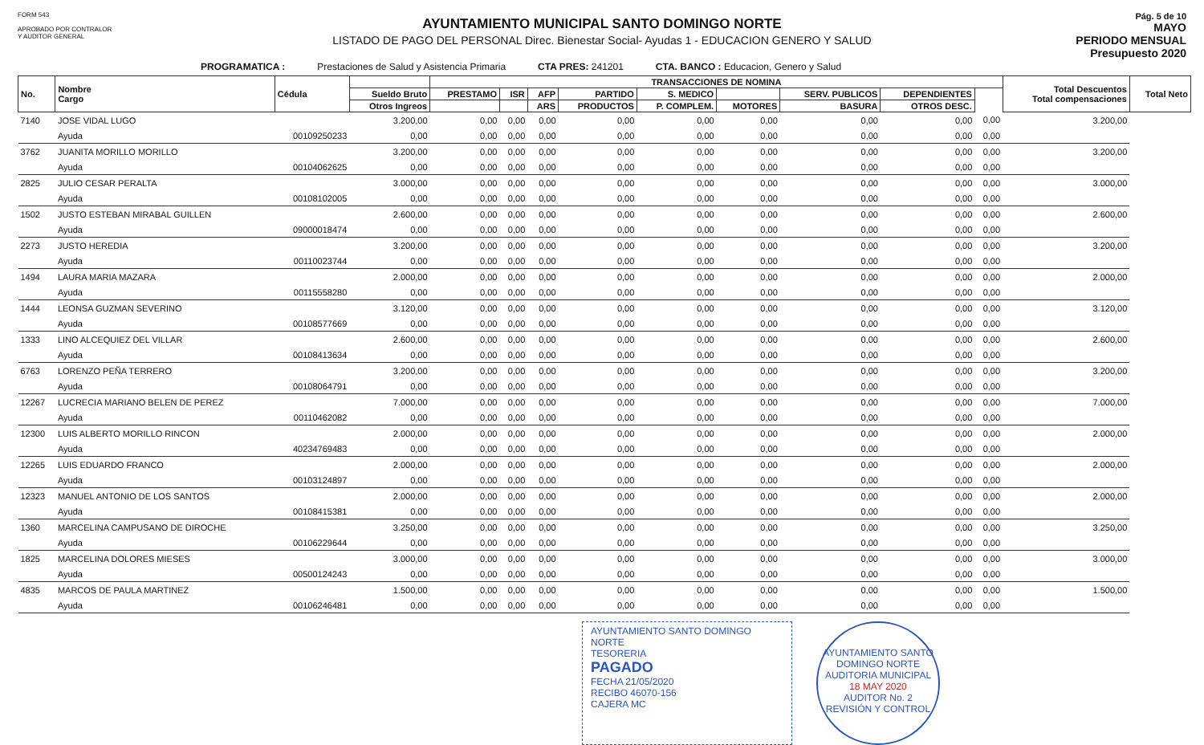FORM 543
APROBADO POR CONTRALOR
Y AUDITOR GENERAL
AYUNTAMIENTO MUNICIPAL SANTO DOMINGO NORTE
LISTADO DE PAGO DEL PERSONAL Direc. Bienestar Social- Ayudas 1 - EDUCACION GENERO Y SALUD
Pág. 5 de 10
MAYO
PERIODO MENSUAL
Presupuesto 2020
PROGRAMATICA : Prestaciones de Salud y Asistencia Primaria CTA PRES: 241201 CTA. BANCO : Educacion, Genero y Salud
| No. | Nombre Cargo | Cédula | | TRANSACCIONES DE NOMINA | | | | | | | | | Total Descuentos Total compensaciones | Total Neto |
| --- | --- | --- | --- | --- | --- | --- | --- | --- | --- | --- | --- | --- | --- | --- |
| | | | Sueldo Bruto | PRESTAMO | ISR | AFP | PARTIDO | S. MEDICO | | SERV. PUBLICOS | DEPENDIENTES | | | |
| | | | Otros Ingreos | | | ARS | PRODUCTOS | P. COMPLEM. | MOTORES | BASURA | OTROS DESC. | | | |
| 7140 | JOSE VIDAL LUGO | | 3.200,00 | 0,00 | 0,00 | 0,00 | 0,00 | 0,00 | 0,00 | 0,00 | 0,00 | 0,00 | 3.200,00 | |
| | Ayuda | 00109250233 | 0,00 | 0,00 | 0,00 | 0,00 | 0,00 | 0,00 | 0,00 | 0,00 | 0,00 | 0,00 | | |
| 3762 | JUANITA MORILLO MORILLO | | 3.200,00 | 0,00 | 0,00 | 0,00 | 0,00 | 0,00 | 0,00 | 0,00 | 0,00 | 0,00 | 3.200,00 | |
| | Ayuda | 00104062625 | 0,00 | 0,00 | 0,00 | 0,00 | 0,00 | 0,00 | 0,00 | 0,00 | 0,00 | 0,00 | | |
| 2825 | JULIO CESAR PERALTA | | 3.000,00 | 0,00 | 0,00 | 0,00 | 0,00 | 0,00 | 0,00 | 0,00 | 0,00 | 0,00 | 3.000,00 | |
| | Ayuda | 00108102005 | 0,00 | 0,00 | 0,00 | 0,00 | 0,00 | 0,00 | 0,00 | 0,00 | 0,00 | 0,00 | | |
| 1502 | JUSTO ESTEBAN MIRABAL GUILLEN | | 2.600,00 | 0,00 | 0,00 | 0,00 | 0,00 | 0,00 | 0,00 | 0,00 | 0,00 | 0,00 | 2.600,00 | |
| | Ayuda | 09000018474 | 0,00 | 0,00 | 0,00 | 0,00 | 0,00 | 0,00 | 0,00 | 0,00 | 0,00 | 0,00 | | |
| 2273 | JUSTO HEREDIA | | 3.200,00 | 0,00 | 0,00 | 0,00 | 0,00 | 0,00 | 0,00 | 0,00 | 0,00 | 0,00 | 3.200,00 | |
| | Ayuda | 00110023744 | 0,00 | 0,00 | 0,00 | 0,00 | 0,00 | 0,00 | 0,00 | 0,00 | 0,00 | 0,00 | | |
| 1494 | LAURA MARIA MAZARA | | 2.000,00 | 0,00 | 0,00 | 0,00 | 0,00 | 0,00 | 0,00 | 0,00 | 0,00 | 0,00 | 2.000,00 | |
| | Ayuda | 00115558280 | 0,00 | 0,00 | 0,00 | 0,00 | 0,00 | 0,00 | 0,00 | 0,00 | 0,00 | 0,00 | | |
| 1444 | LEONSA GUZMAN SEVERINO | | 3.120,00 | 0,00 | 0,00 | 0,00 | 0,00 | 0,00 | 0,00 | 0,00 | 0,00 | 0,00 | 3.120,00 | |
| | Ayuda | 00108577669 | 0,00 | 0,00 | 0,00 | 0,00 | 0,00 | 0,00 | 0,00 | 0,00 | 0,00 | 0,00 | | |
| 1333 | LINO ALCEQUIEZ DEL VILLAR | | 2.600,00 | 0,00 | 0,00 | 0,00 | 0,00 | 0,00 | 0,00 | 0,00 | 0,00 | 0,00 | 2.600,00 | |
| | Ayuda | 00108413634 | 0,00 | 0,00 | 0,00 | 0,00 | 0,00 | 0,00 | 0,00 | 0,00 | 0,00 | 0,00 | | |
| 6763 | LORENZO PEÑA TERRERO | | 3.200,00 | 0,00 | 0,00 | 0,00 | 0,00 | 0,00 | 0,00 | 0,00 | 0,00 | 0,00 | 3.200,00 | |
| | Ayuda | 00108064791 | 0,00 | 0,00 | 0,00 | 0,00 | 0,00 | 0,00 | 0,00 | 0,00 | 0,00 | 0,00 | | |
| 12267 | LUCRECIA MARIANO BELEN DE PEREZ | | 7.000,00 | 0,00 | 0,00 | 0,00 | 0,00 | 0,00 | 0,00 | 0,00 | 0,00 | 0,00 | 7.000,00 | |
| | Ayuda | 00110462082 | 0,00 | 0,00 | 0,00 | 0,00 | 0,00 | 0,00 | 0,00 | 0,00 | 0,00 | 0,00 | | |
| 12300 | LUIS ALBERTO MORILLO RINCON | | 2.000,00 | 0,00 | 0,00 | 0,00 | 0,00 | 0,00 | 0,00 | 0,00 | 0,00 | 0,00 | 2.000,00 | |
| | Ayuda | 40234769483 | 0,00 | 0,00 | 0,00 | 0,00 | 0,00 | 0,00 | 0,00 | 0,00 | 0,00 | 0,00 | | |
| 12265 | LUIS EDUARDO FRANCO | | 2.000,00 | 0,00 | 0,00 | 0,00 | 0,00 | 0,00 | 0,00 | 0,00 | 0,00 | 0,00 | 2.000,00 | |
| | Ayuda | 00103124897 | 0,00 | 0,00 | 0,00 | 0,00 | 0,00 | 0,00 | 0,00 | 0,00 | 0,00 | 0,00 | | |
| 12323 | MANUEL ANTONIO DE LOS SANTOS | | 2.000,00 | 0,00 | 0,00 | 0,00 | 0,00 | 0,00 | 0,00 | 0,00 | 0,00 | 0,00 | 2.000,00 | |
| | Ayuda | 00108415381 | 0,00 | 0,00 | 0,00 | 0,00 | 0,00 | 0,00 | 0,00 | 0,00 | 0,00 | 0,00 | | |
| 1360 | MARCELINA CAMPUSANO DE DIROCHE | | 3.250,00 | 0,00 | 0,00 | 0,00 | 0,00 | 0,00 | 0,00 | 0,00 | 0,00 | 0,00 | 3.250,00 | |
| | Ayuda | 00106229644 | 0,00 | 0,00 | 0,00 | 0,00 | 0,00 | 0,00 | 0,00 | 0,00 | 0,00 | 0,00 | | |
| 1825 | MARCELINA DOLORES MIESES | | 3.000,00 | 0,00 | 0,00 | 0,00 | 0,00 | 0,00 | 0,00 | 0,00 | 0,00 | 0,00 | 3.000,00 | |
| | Ayuda | 00500124243 | 0,00 | 0,00 | 0,00 | 0,00 | 0,00 | 0,00 | 0,00 | 0,00 | 0,00 | 0,00 | | |
| 4835 | MARCOS DE PAULA MARTINEZ | | 1.500,00 | 0,00 | 0,00 | 0,00 | 0,00 | 0,00 | 0,00 | 0,00 | 0,00 | 0,00 | 1.500,00 | |
| | Ayuda | 00106246481 | 0,00 | 0,00 | 0,00 | 0,00 | 0,00 | 0,00 | 0,00 | 0,00 | 0,00 | 0,00 | | |
AYUNTAMIENTO SANTO DOMINGO NORTE
TESORERIA
PAGADO
FECHA 21/05/2020
RECIBO 46070-156
CAJERA MC
AYUNTAMIENTO SANTO DOMINGO NORTE
AUDITORIA MUNICIPAL
18 MAY 2020
AUDITOR No. 2
REVISIÓN Y CONTROL